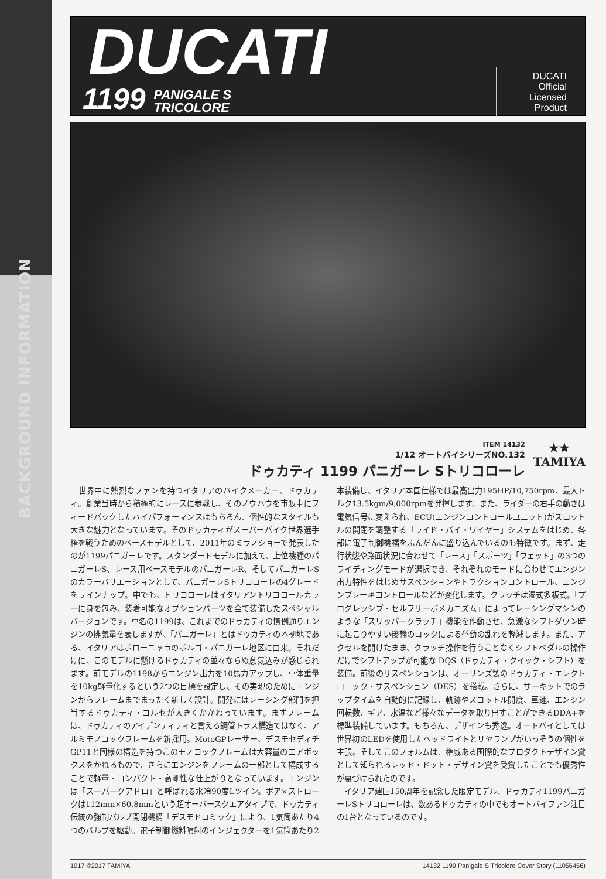BACKGROUND INFORMATION
DUCATI
1199 PANIGALE S
TRICOLORE
DUCATI Official Licensed Product
ITEM 14132
1/12 オートバイシリーズNO.132
ドゥカティ 1199 パニガーレ Sトリコローレ
★★
TAMIYA
　世界中に熱烈なファンを持つイタリアのバイクメーカー、ドゥカティ。創業当時から積極的にレースに参戦し、そのノウハウを市販車にフィードバックしたハイパフォーマンスはもちろん、個性的なスタイルも大きな魅力となっています。そのドゥカティがスーパーバイク世界選手権を戦うためのベースモデルとして、2011年のミラノショーで発表したのが1199パニガーレです。スタンダードモデルに加えて、上位機種のパニガーレS、レース用ベースモデルのパニガーレR、そしてパニガーレSのカラーバリエーションとして、パニガーレSトリコローレの4グレードをラインナップ。中でも、トリコローレはイタリアントリコロールカラーに身を包み、装着可能なオプションパーツを全て装備したスペシャルバージョンです。車名の1199は、これまでのドゥカティの慣例通りエンジンの排気量を表しますが、「パニガーレ」とはドゥカティの本拠地である、イタリアはボローニャ市のボルゴ・パニガーレ地区に由来。それだけに、このモデルに懸けるドゥカティの並々ならぬ意気込みが感じられます。前モデルの1198からエンジン出力を10馬力アップし、車体重量を10kg軽量化するという2つの目標を設定し、その実現のためにエンジンからフレームまでまったく新しく設計。開発にはレーシング部門を担当するドゥカティ・コルセが大きくかかわっています。まずフレームは、ドゥカティのアイデンティティと言える鋼管トラス構造ではなく、アルミモノコックフレームを新採用。MotoGPレーサー、デスモセディチGP11と同様の構造を持つこのモノコックフレームは大容量のエアボックスをかねるもので、さらにエンジンをフレームの一部として構成することで軽量・コンパクト・高剛性な仕上がりとなっています。エンジンは「スーパークアドロ」と呼ばれる水冷90度Lツイン。ボア×ストロークは112mm×60.8mmという超オーバースクエアタイプで、ドゥカティ伝統の強制バルブ開閉機構「デスモドロミック」により、1気筒あたり4つのバルブを駆動。電子制御燃料噴射のインジェクターを1気筒あたり2本装備し、イタリア本国仕様では最高出力195HP/10,750rpm、最大トルク13.5kgm/9,000rpmを発揮します。また、ライダーの右手の動きは電気信号に変えられ、ECU(エンジンコントロールユニット)がスロットルの開閉を調整する「ライド・バイ・ワイヤー」システムをはじめ、各部に電子制御機構をふんだんに盛り込んでいるのも特徴です。まず、走行状態や路面状況に合わせて「レース」「スポーツ」「ウェット」の3つのライディングモードが選択でき、それぞれのモードに合わせてエンジン出力特性をはじめサスペンションやトラクションコントロール、エンジンブレーキコントロールなどが変化します。クラッチは湿式多板式。「プログレッシブ・セルフサーボメカニズム」によってレーシングマシンのような「スリッパークラッチ」機能を作動させ、急激なシフトダウン時に起こりやすい後輪のロックによる挙動の乱れを軽減します。また、アクセルを開けたまま、クラッチ操作を行うことなくシフトペダルの操作だけでシフトアップが可能な DQS（ドゥカティ・クイック・シフト）を装備。前後のサスペンションは、オーリンズ製のドゥカティ・エレクトロニック・サスペンション（DES）を搭載。さらに、サーキットでのラップタイムを自動的に記録し、軌跡やスロットル開度、車速、エンジン回転数、ギア、水温など様々なデータを取り出すことができるDDA+を標準装備しています。もちろん、デザインも秀逸。オートバイとしては世界初のLEDを使用したヘッドライトとリヤランプがいっそうの個性を主張。そしてこのフォルムは、権威ある国際的なプロダクトデザイン賞として知られるレッド・ドット・デザイン賞を受賞したことでも優秀性が裏づけられたのです。
　イタリア建国150周年を記念した限定モデル、ドゥカティ1199パニガーレSトリコローレは、数あるドゥカティの中でもオートバイファン注目の1台となっているのです。
1017 ©2017 TAMIYA 14132 1199 Panigale S Tricolore Cover Story (11056456)